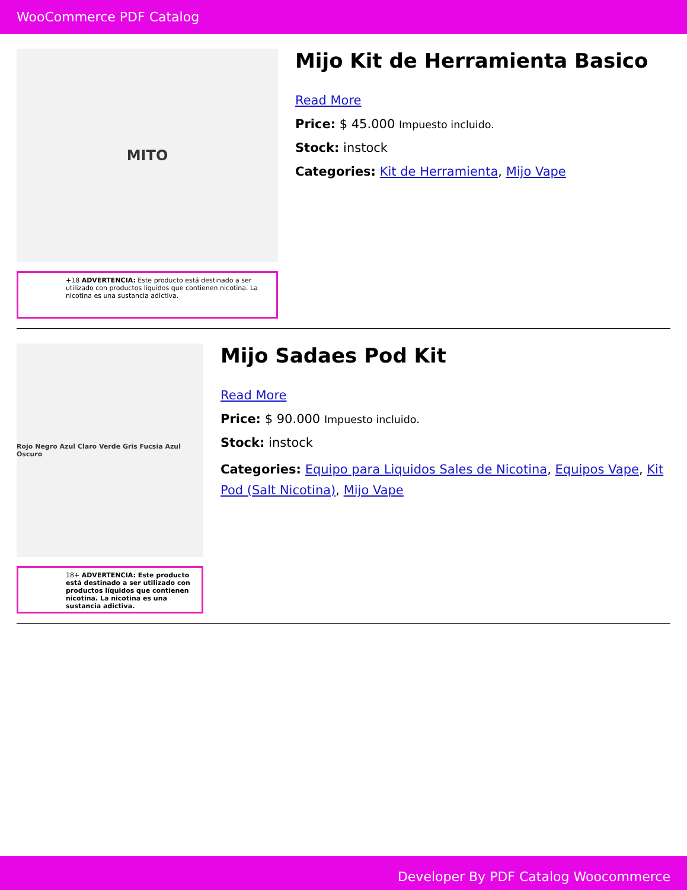WooCommerce PDF Catalog
MITO
+18 ADVERTENCIA: Este producto está destinado a ser utilizado con productos líquidos que contienen nicotina. La nicotina es una sustancia adictiva.
Mijo Kit de Herramienta Basico
Read More
Price: $ 45.000 Impuesto incluido.
Stock: instock
Categories: Kit de Herramienta, Mijo Vape
Rojo Negro Azul Claro Verde Gris Fucsia Azul Oscuro
18+ ADVERTENCIA: Este producto está destinado a ser utilizado con productos líquidos que contienen nicotina. La nicotina es una sustancia adictiva.
Mijo Sadaes Pod Kit
Read More
Price: $ 90.000 Impuesto incluido.
Stock: instock
Categories: Equipo para Liquidos Sales de Nicotina, Equipos Vape, Kit Pod (Salt Nicotina), Mijo Vape
Developer By PDF Catalog Woocommerce